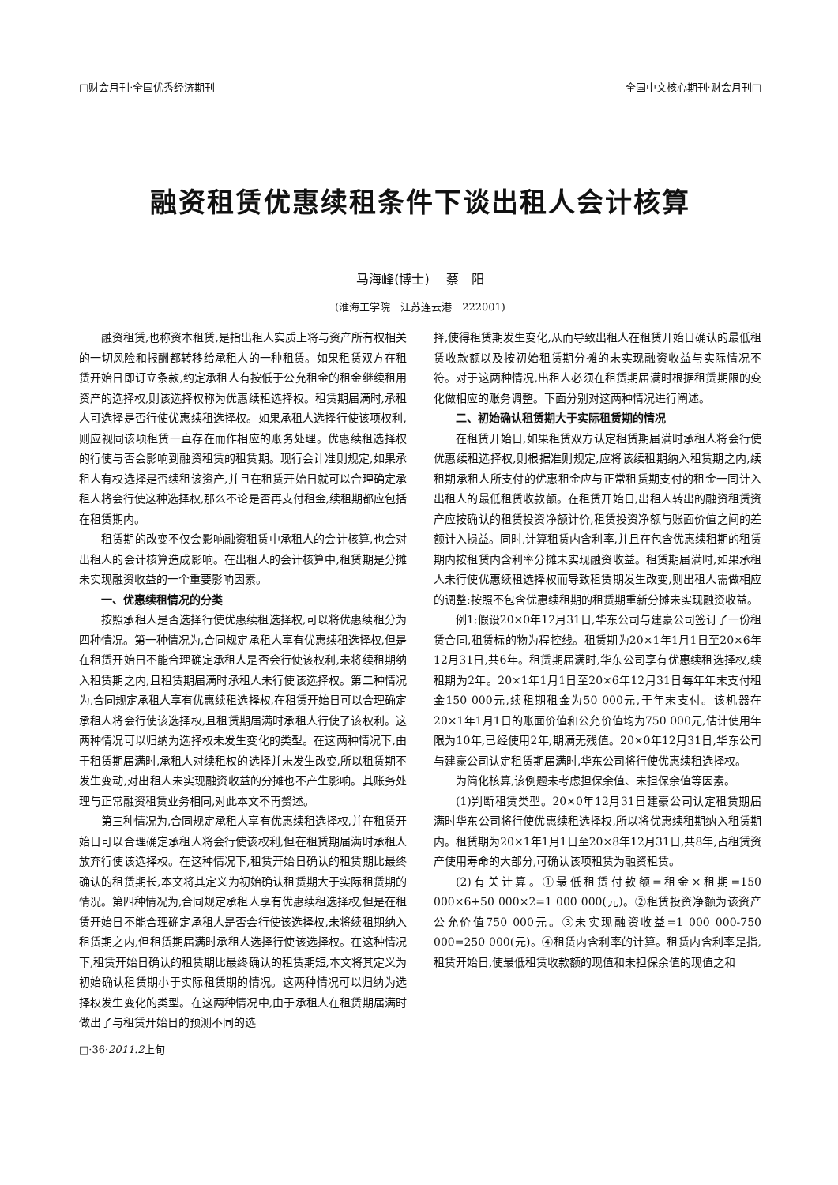□财会月刊·全国优秀经济期刊 全国中文核心期刊·财会月刊□
融资租赁优惠续租条件下谈出租人会计核算
马海峰(博士)　 蔡　阳
(淮海工学院　江苏连云港　222001)
融资租赁,也称资本租赁,是指出租人实质上将与资产所有权相关的一切风险和报酬都转移给承租人的一种租赁。如果租赁双方在租赁开始日即订立条款,约定承租人有按低于公允租金的租金继续租用资产的选择权,则该选择权称为优惠续租选择权。租赁期届满时,承租人可选择是否行使优惠续租选择权。如果承租人选择行使该项权利,则应视同该项租赁一直存在而作相应的账务处理。优惠续租选择权的行使与否会影响到融资租赁的租赁期。现行会计准则规定,如果承租人有权选择是否续租该资产,并且在租赁开始日就可以合理确定承租人将会行使这种选择权,那么不论是否再支付租金,续租期都应包括在租赁期内。
租赁期的改变不仅会影响融资租赁中承租人的会计核算,也会对出租人的会计核算造成影响。在出租人的会计核算中,租赁期是分摊未实现融资收益的一个重要影响因素。
一、优惠续租情况的分类
按照承租人是否选择行使优惠续租选择权,可以将优惠续租分为四种情况。第一种情况为,合同规定承租人享有优惠续租选择权,但是在租赁开始日不能合理确定承租人是否会行使该权利,未将续租期纳入租赁期之内,且租赁期届满时承租人未行使该选择权。第二种情况为,合同规定承租人享有优惠续租选择权,在租赁开始日可以合理确定承租人将会行使该选择权,且租赁期届满时承租人行使了该权利。这两种情况可以归纳为选择权未发生变化的类型。在这两种情况下,由于租赁期届满时,承租人对续租权的选择并未发生改变,所以租赁期不发生变动,对出租人未实现融资收益的分摊也不产生影响。其账务处理与正常融资租赁业务相同,对此本文不再赘述。
第三种情况为,合同规定承租人享有优惠续租选择权,并在租赁开始日可以合理确定承租人将会行使该权利,但在租赁期届满时承租人放弃行使该选择权。在这种情况下,租赁开始日确认的租赁期比最终确认的租赁期长,本文将其定义为初始确认租赁期大于实际租赁期的情况。第四种情况为,合同规定承租人享有优惠续租选择权,但是在租赁开始日不能合理确定承租人是否会行使该选择权,未将续租期纳入租赁期之内,但租赁期届满时承租人选择行使该选择权。在这种情况下,租赁开始日确认的租赁期比最终确认的租赁期短,本文将其定义为初始确认租赁期小于实际租赁期的情况。这两种情况可以归纳为选择权发生变化的类型。在这两种情况中,由于承租人在租赁期届满时做出了与租赁开始日的预测不同的选
择,使得租赁期发生变化,从而导致出租人在租赁开始日确认的最低租赁收款额以及按初始租赁期分摊的未实现融资收益与实际情况不符。对于这两种情况,出租人必须在租赁期届满时根据租赁期限的变化做相应的账务调整。下面分别对这两种情况进行阐述。
二、初始确认租赁期大于实际租赁期的情况
在租赁开始日,如果租赁双方认定租赁期届满时承租人将会行使优惠续租选择权,则根据准则规定,应将该续租期纳入租赁期之内,续租期承租人所支付的优惠租金应与正常租赁期支付的租金一同计入出租人的最低租赁收款额。在租赁开始日,出租人转出的融资租赁资产应按确认的租赁投资净额计价,租赁投资净额与账面价值之间的差额计入损益。同时,计算租赁内含利率,并且在包含优惠续租期的租赁期内按租赁内含利率分摊未实现融资收益。租赁期届满时,如果承租人未行使优惠续租选择权而导致租赁期发生改变,则出租人需做相应的调整:按照不包含优惠续租期的租赁期重新分摊未实现融资收益。
例1:假设20×0年12月31日,华东公司与建豪公司签订了一份租赁合同,租赁标的物为程控线。租赁期为20×1年1月1日至20×6年12月31日,共6年。租赁期届满时,华东公司享有优惠续租选择权,续租期为2年。20×1年1月1日至20×6年12月31日每年年末支付租金150 000元,续租期租金为50 000元,于年末支付。该机器在20×1年1月1日的账面价值和公允价值均为750 000元,估计使用年限为10年,已经使用2年,期满无残值。20×0年12月31日,华东公司与建豪公司认定租赁期届满时,华东公司将行使优惠续租选择权。
为简化核算,该例题未考虑担保余值、未担保余值等因素。
(1)判断租赁类型。20×0年12月31日建豪公司认定租赁期届满时华东公司将行使优惠续租选择权,所以将优惠续租期纳入租赁期内。租赁期为20×1年1月1日至20×8年12月31日,共8年,占租赁资产使用寿命的大部分,可确认该项租赁为融资租赁。
(2)有关计算。①最低租赁付款额=租金×租期=150 000×6+50 000×2=1 000 000(元)。②租赁投资净额为该资产公允价值750 000元。③未实现融资收益=1 000 000-750 000=250 000(元)。④租赁内含利率的计算。租赁内含利率是指,租赁开始日,使最低租赁收款额的现值和未担保余值的现值之和
□·36·2011.2上旬